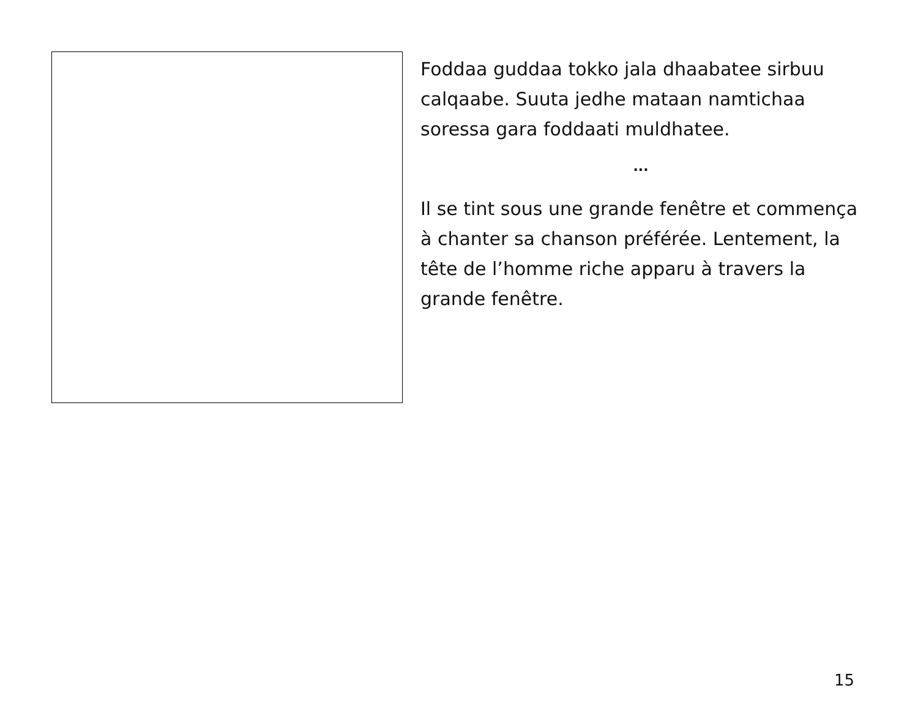Foddaa guddaa tokko jala dhaabatee sirbuu calqaabe. Suuta jedhe mataan namtichaa soressa gara foddaati muldhatee.
...
Il se tint sous une grande fenêtre et commença à chanter sa chanson préférée. Lentement, la tête de l’homme riche apparu à travers la grande fenêtre.
15